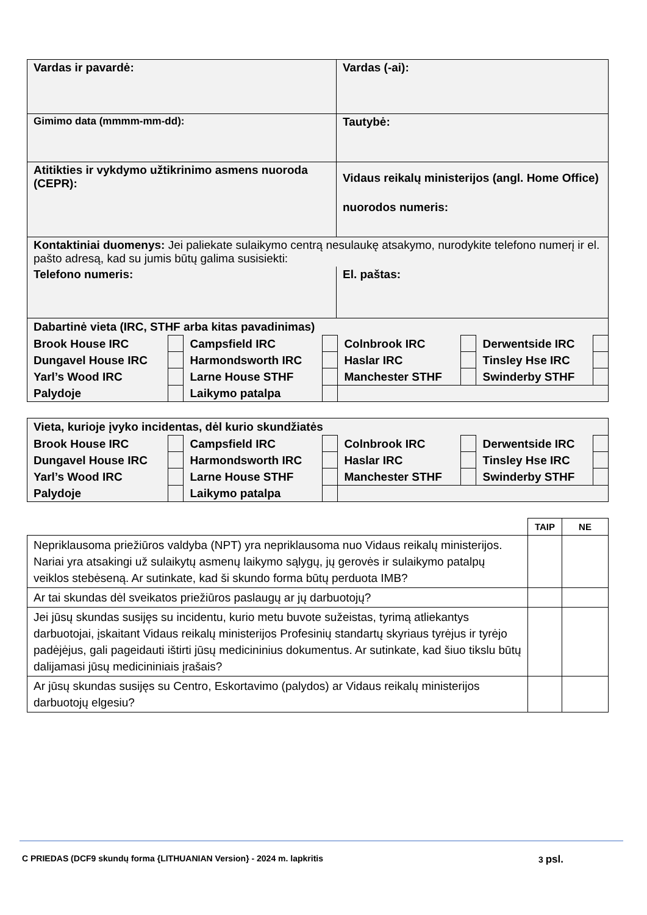| Vardas ir pavardė: | Vardas (-ai): |
| Gimimo data (mmmm-mm-dd): | Tautybė: |
| Atitikties ir vykdymo užtikrinimo asmens nuoroda (CEPR): | Vidaus reikalų ministerijos (angl. Home Office) nuorodos numeris: |
| Kontaktiniai duomenys: Jei paliekate sulaikymo centrą nesulaukę atsakymo, nurodykite telefono numerį ir el. pašto adresą, kad su jumis būtų galima susisiekti: | |
| Telefono numeris: | El. paštas: |
| Dabartinė vieta (IRC, STHF arba kitas pavadinimas) | | | | | | | |
| Brook House IRC | | Campsfield IRC | | Colnbrook IRC | | Derwentside IRC | |
| Dungavel House IRC | | Harmondsworth IRC | | Haslar IRC | | Tinsley Hse IRC | |
| Yarl’s Wood IRC | | Larne House STHF | | Manchester STHF | | Swinderby STHF | |
| Palydoje | | Laikymo patalpa | | | | | |
| Vieta, kurioje įvyko incidentas, dėl kurio skundžiatės | | | | | | | |
| Brook House IRC | | Campsfield IRC | | Colnbrook IRC | | Derwentside IRC | |
| Dungavel House IRC | | Harmondsworth IRC | | Haslar IRC | | Tinsley Hse IRC | |
| Yarl’s Wood IRC | | Larne House STHF | | Manchester STHF | | Swinderby STHF | |
| Palydoje | | Laikymo patalpa | | | | | |
| | TAIP | NE |
| --- | --- | --- |
| Nepriklausoma priežiūros valdyba (NPT) yra nepriklausoma nuo Vidaus reikalų ministerijos. Nariai yra atsakingi už sulaikytų asmenų laikymo sąlygų, jų gerovės ir sulaikymo patalpų veiklos stebėseną. Ar sutinkate, kad ši skundo forma būtų perduota IMB? | | |
| Ar tai skundas dėl sveikatos priežiūros paslaugų ar jų darbuotojų? | | |
| Jei jūsų skundas susijęs su incidentu, kurio metu buvote sužeistas, tyrimą atliekantys darbuotojai, įskaitant Vidaus reikalų ministerijos Profesinių standartų skyriaus tyrėjus ir tyrėjo padėjėjus, gali pageidauti ištirti jūsų medicininius dokumentus. Ar sutinkate, kad šiuo tikslu būtų dalijamasi jūsų medicininiais įrašais? | | |
| Ar jūsų skundas susijęs su Centro, Eskortavimo (palydos) ar Vidaus reikalų ministerijos darbuotojų elgesiu? | | |
C PRIEDAS (DCF9 skundų forma {LITHUANIAN Version} - 2024 m. lapkritis 3 psl.